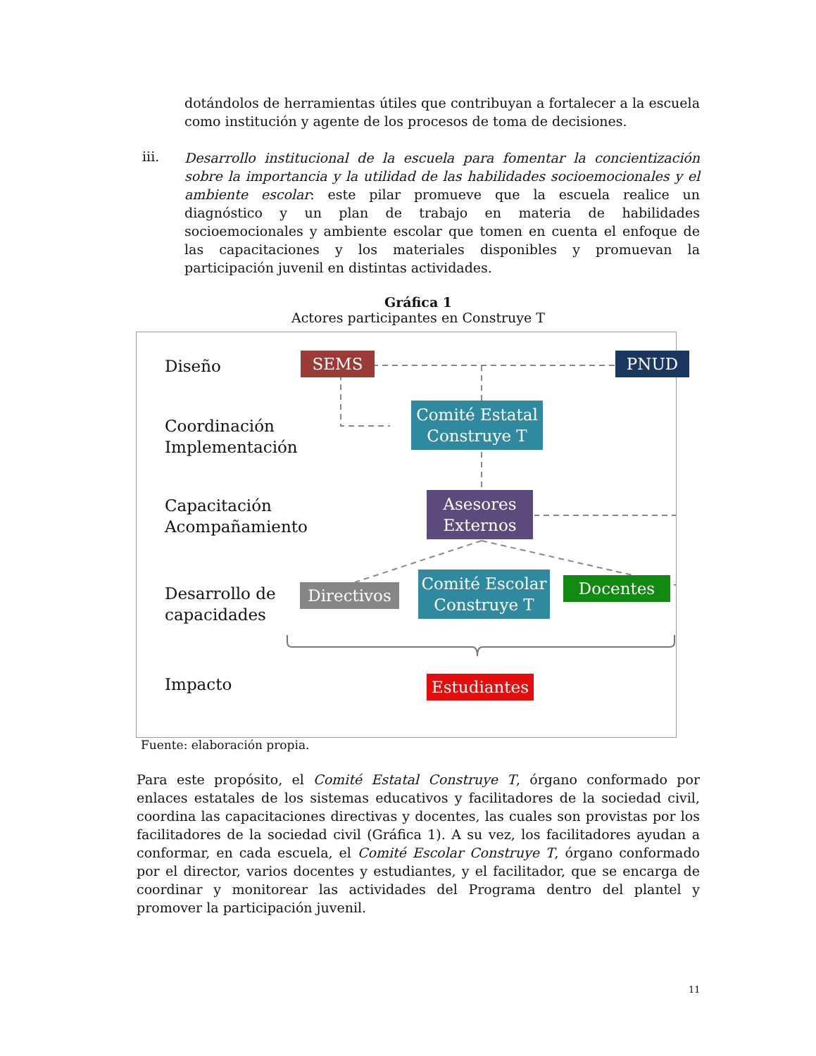dotándolos de herramientas útiles que contribuyan a fortalecer a la escuela como institución y agente de los procesos de toma de decisiones.
iii.
Desarrollo institucional de la escuela para fomentar la concientización sobre la importancia y la utilidad de las habilidades socioemocionales y el ambiente escolar: este pilar promueve que la escuela realice un diagnóstico y un plan de trabajo en materia de habilidades socioemocionales y ambiente escolar que tomen en cuenta el enfoque de las capacitaciones y los materiales disponibles y promuevan la participación juvenil en distintas actividades.
Gráfica 1
Actores participantes en Construye T
Diseño
Coordinación
Implementación
Capacitación
Acompañamiento
Desarrollo de
capacidades
Impacto
SEMS PNUD
Comité Estatal Construye T
Asesores Externos
Directivos
Comité Escolar Construye T
Docentes
Estudiantes
Fuente: elaboración propia.
Para este propósito, el Comité Estatal Construye T, órgano conformado por enlaces estatales de los sistemas educativos y facilitadores de la sociedad civil, coordina las capacitaciones directivas y docentes, las cuales son provistas por los facilitadores de la sociedad civil (Gráfica 1). A su vez, los facilitadores ayudan a conformar, en cada escuela, el Comité Escolar Construye T, órgano conformado por el director, varios docentes y estudiantes, y el facilitador, que se encarga de coordinar y monitorear las actividades del Programa dentro del plantel y promover la participación juvenil.
11